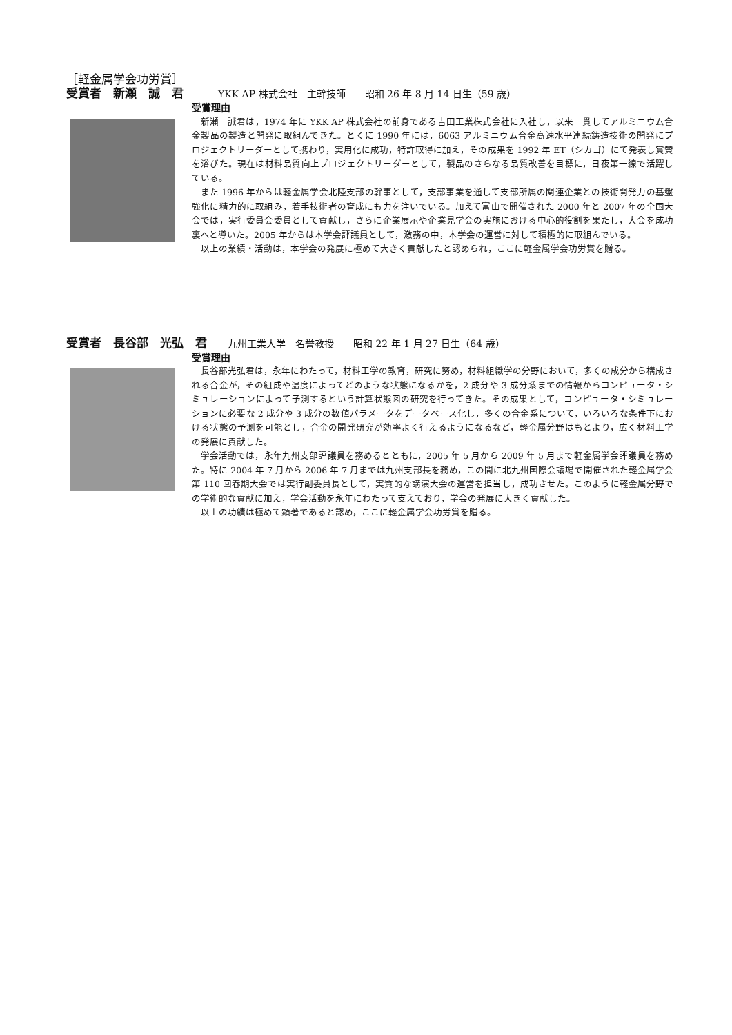［軽金属学会功労賞］
受賞者　新瀬　誠　君 YKK AP 株式会社　主幹技師　　昭和 26 年 8 月 14 日生（59 歳）
受賞理由
新瀬　誠君は，1974 年に YKK AP 株式会社の前身である吉田工業株式会社に入社し，以来一貫してアルミニウム合金製品の製造と開発に取組んできた。とくに 1990 年には，6063 アルミニウム合金高速水平連続鋳造技術の開発にプロジェクトリーダーとして携わり，実用化に成功，特許取得に加え，その成果を 1992 年 ET（シカゴ）にて発表し賞賛を浴びた。現在は材料品質向上プロジェクトリーダーとして，製品のさらなる品質改善を目標に，日夜第一線で活躍している。
また 1996 年からは軽金属学会北陸支部の幹事として，支部事業を通して支部所属の関連企業との技術開発力の基盤強化に精力的に取組み，若手技術者の育成にも力を注いでいる。加えて富山で開催された 2000 年と 2007 年の全国大会では，実行委員会委員として貢献し，さらに企業展示や企業見学会の実施における中心的役割を果たし，大会を成功裏へと導いた。2005 年からは本学会評議員として，激務の中，本学会の運営に対して積極的に取組んでいる。
以上の業績・活動は，本学会の発展に極めて大きく貢献したと認められ，ここに軽金属学会功労賞を贈る。
受賞者　長谷部　光弘　君 九州工業大学　名誉教授　　昭和 22 年 1 月 27 日生（64 歳）
受賞理由
長谷部光弘君は，永年にわたって，材料工学の教育，研究に努め，材料組織学の分野において，多くの成分から構成される合金が，その組成や温度によってどのような状態になるかを，2 成分や 3 成分系までの情報からコンピュータ・シミュレーションによって予測するという計算状態図の研究を行ってきた。その成果として，コンピュータ・シミュレーションに必要な 2 成分や 3 成分の数値パラメータをデータベース化し，多くの合金系について，いろいろな条件下における状態の予測を可能とし，合金の開発研究が効率よく行えるようになるなど，軽金属分野はもとより，広く材料工学の発展に貢献した。
学会活動では，永年九州支部評議員を務めるとともに，2005 年 5 月から 2009 年 5 月まで軽金属学会評議員を務めた。特に 2004 年 7 月から 2006 年 7 月までは九州支部長を務め，この間に北九州国際会議場で開催された軽金属学会第 110 回春期大会では実行副委員長として，実質的な講演大会の運営を担当し，成功させた。このように軽金属分野での学術的な貢献に加え，学会活動を永年にわたって支えており，学会の発展に大きく貢献した。
以上の功績は極めて顕著であると認め，ここに軽金属学会功労賞を贈る。